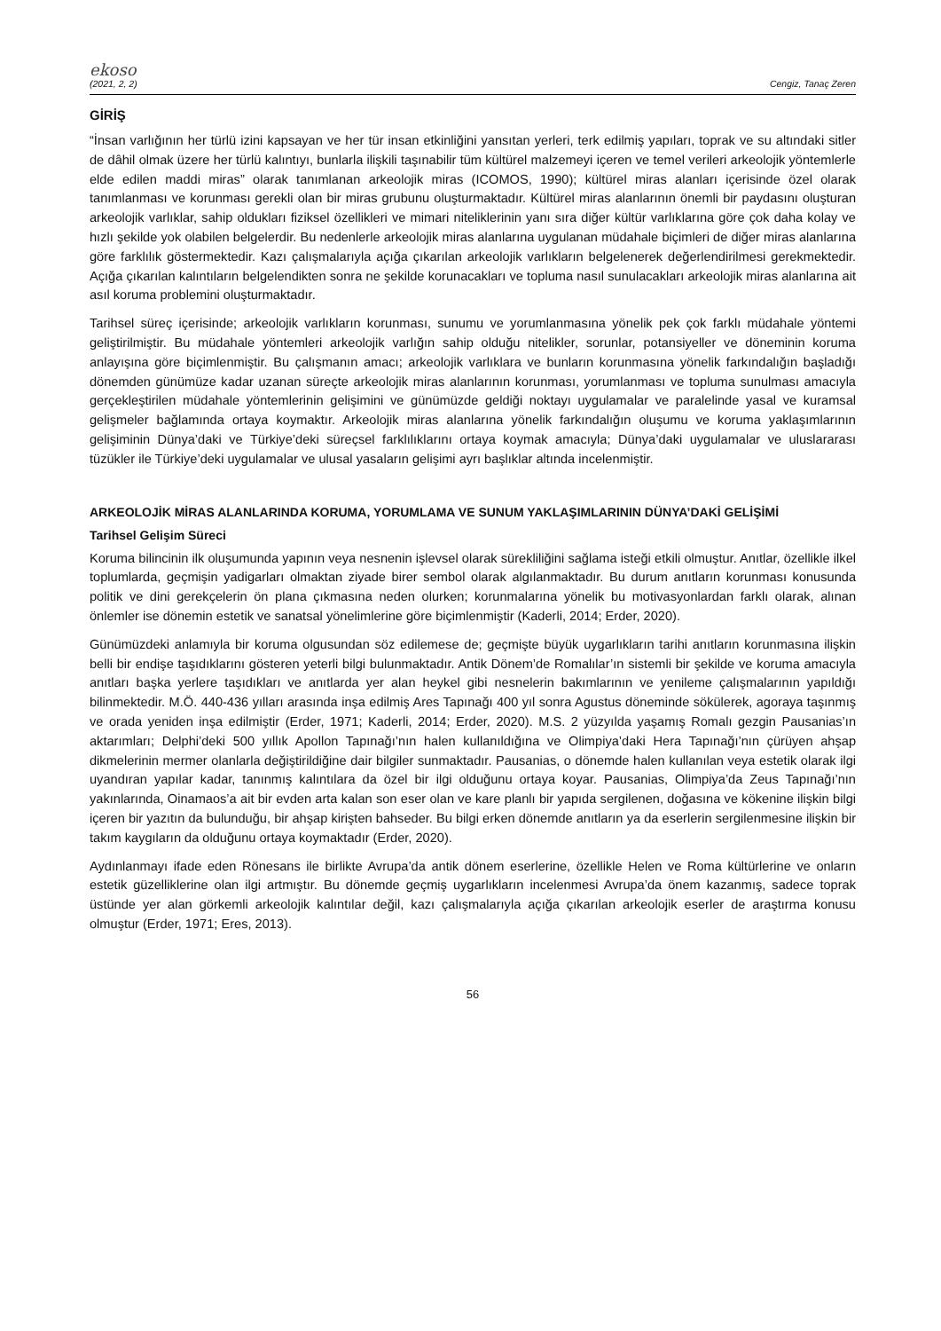ekoso
(2021, 2, 2) Cengiz, Tanaç Zeren
GİRİŞ
“İnsan varlığının her türlü izini kapsayan ve her tür insan etkinliğini yansıtan yerleri, terk edilmiş yapıları, toprak ve su altındaki sitler de dâhil olmak üzere her türlü kalıntıyı, bunlarla ilişkili taşınabilir tüm kültürel malzemeyi içeren ve temel verileri arkeolojik yöntemlerle elde edilen maddi miras” olarak tanımlanan arkeolojik miras (ICOMOS, 1990); kültürel miras alanları içerisinde özel olarak tanımlanması ve korunması gerekli olan bir miras grubunu oluşturmaktadır. Kültürel miras alanlarının önemli bir paydasını oluşturan arkeolojik varlıklar, sahip oldukları fiziksel özellikleri ve mimari niteliklerinin yanı sıra diğer kültür varlıklarına göre çok daha kolay ve hızlı şekilde yok olabilen belgelerdir. Bu nedenlerle arkeolojik miras alanlarına uygulanan müdahale biçimleri de diğer miras alanlarına göre farklılık göstermektedir. Kazı çalışmalarıyla açığa çıkarılan arkeolojik varlıkların belgelenerek değerlendirilmesi gerekmektedir. Açığa çıkarılan kalıntıların belgelendikten sonra ne şekilde korunacakları ve topluma nasıl sunulacakları arkeolojik miras alanlarına ait asıl koruma problemini oluşturmaktadır.
Tarihsel süreç içerisinde; arkeolojik varlıkların korunması, sunumu ve yorumlanmasına yönelik pek çok farklı müdahale yöntemi geliştirilmiştir. Bu müdahale yöntemleri arkeolojik varlığın sahip olduğu nitelikler, sorunlar, potansiyeller ve döneminin koruma anlayışına göre biçimlenmiştir. Bu çalışmanın amacı; arkeolojik varlıklara ve bunların korunmasına yönelik farkındalığın başladığı dönemden günümüze kadar uzanan süreçte arkeolojik miras alanlarının korunması, yorumlanması ve topluma sunulması amacıyla gerçekleştirilen müdahale yöntemlerinin gelişimini ve günümüzde geldiği noktayı uygulamalar ve paralelinde yasal ve kuramsal gelişmeler bağlamında ortaya koymaktır. Arkeolojik miras alanlarına yönelik farkındalığın oluşumu ve koruma yaklaşımlarının gelişiminin Dünya’daki ve Türkiye’deki süreçsel farklılıklarını ortaya koymak amacıyla; Dünya’daki uygulamalar ve uluslararası tüzükler ile Türkiye’deki uygulamalar ve ulusal yasaların gelişimi ayrı başlıklar altında incelenmiştir.
ARKEOLOJİK MİRAS ALANLARINDA KORUMA, YORUMLAMA VE SUNUM YAKLAŞIMLARININ DÜNYA’DAKİ GELİŞİMİ
Tarihsel Gelişim Süreci
Koruma bilincinin ilk oluşumunda yapının veya nesnenin işlevsel olarak sürekliliğini sağlama isteği etkili olmuştur. Anıtlar, özellikle ilkel toplumlarda, geçmişin yadigarları olmaktan ziyade birer sembol olarak algılanmaktadır. Bu durum anıtların korunması konusunda politik ve dini gerekçelerin ön plana çıkmasına neden olurken; korunmalarına yönelik bu motivasyonlardan farklı olarak, alınan önlemler ise dönemin estetik ve sanatsal yönelimlerine göre biçimlenmiştir (Kaderli, 2014; Erder, 2020).
Günümüzdeki anlamıyla bir koruma olgusundan söz edilemese de; geçmişte büyük uygarlıkların tarihi anıtların korunmasına ilişkin belli bir endişe taşıdıklarını gösteren yeterli bilgi bulunmaktadır. Antik Dönem’de Romalılar’ın sistemli bir şekilde ve koruma amacıyla anıtları başka yerlere taşıdıkları ve anıtlarda yer alan heykel gibi nesnelerin bakımlarının ve yenileme çalışmalarının yapıldığı bilinmektedir. M.Ö. 440-436 yılları arasında inşa edilmiş Ares Tapınağı 400 yıl sonra Agustus döneminde sökülerek, agoraya taşınmış ve orada yeniden inşa edilmiştir (Erder, 1971; Kaderli, 2014; Erder, 2020). M.S. 2 yüzyılda yaşamış Romalı gezgin Pausanias’ın aktarımları; Delphi’deki 500 yıllık Apollon Tapınağı’nın halen kullanıldığına ve Olimpiya’daki Hera Tapınağı’nın çürüyen ahşap dikmelerinin mermer olanlarla değiştirildiğine dair bilgiler sunmaktadır. Pausanias, o dönemde halen kullanılan veya estetik olarak ilgi uyandıran yapılar kadar, tanınmış kalıntılara da özel bir ilgi olduğunu ortaya koyar. Pausanias, Olimpiya’da Zeus Tapınağı’nın yakınlarında, Oinamaos’a ait bir evden arta kalan son eser olan ve kare planlı bir yapıda sergilenen, doğasına ve kökenine ilişkin bilgi içeren bir yazıtın da bulunduğu, bir ahşap kirişten bahseder. Bu bilgi erken dönemde anıtların ya da eserlerin sergilenmesine ilişkin bir takım kaygıların da olduğunu ortaya koymaktadır (Erder, 2020).
Aydınlanmayı ifade eden Rönesans ile birlikte Avrupa’da antik dönem eserlerine, özellikle Helen ve Roma kültürlerine ve onların estetik güzelliklerine olan ilgi artmıştır. Bu dönemde geçmiş uygarlıkların incelenmesi Avrupa’da önem kazanmış, sadece toprak üstünde yer alan görkemli arkeolojik kalıntılar değil, kazı çalışmalarıyla açığa çıkarılan arkeolojik eserler de araştırma konusu olmuştur (Erder, 1971; Eres, 2013).
56